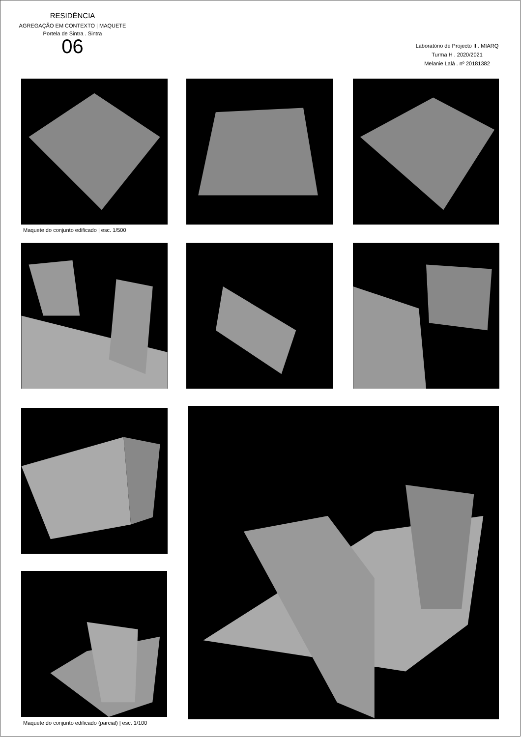RESIDÊNCIA
AGREGAÇÃO EM CONTEXTO | MAQUETE
Portela de Sintra . Sintra
06
Laboratório de Projecto II . MIARQ
Turma H . 2020/2021
Melanie Lalá . nº 20181382
Maquete do conjunto edificado | esc. 1/500
Maquete do conjunto edificado (parcial) | esc. 1/100